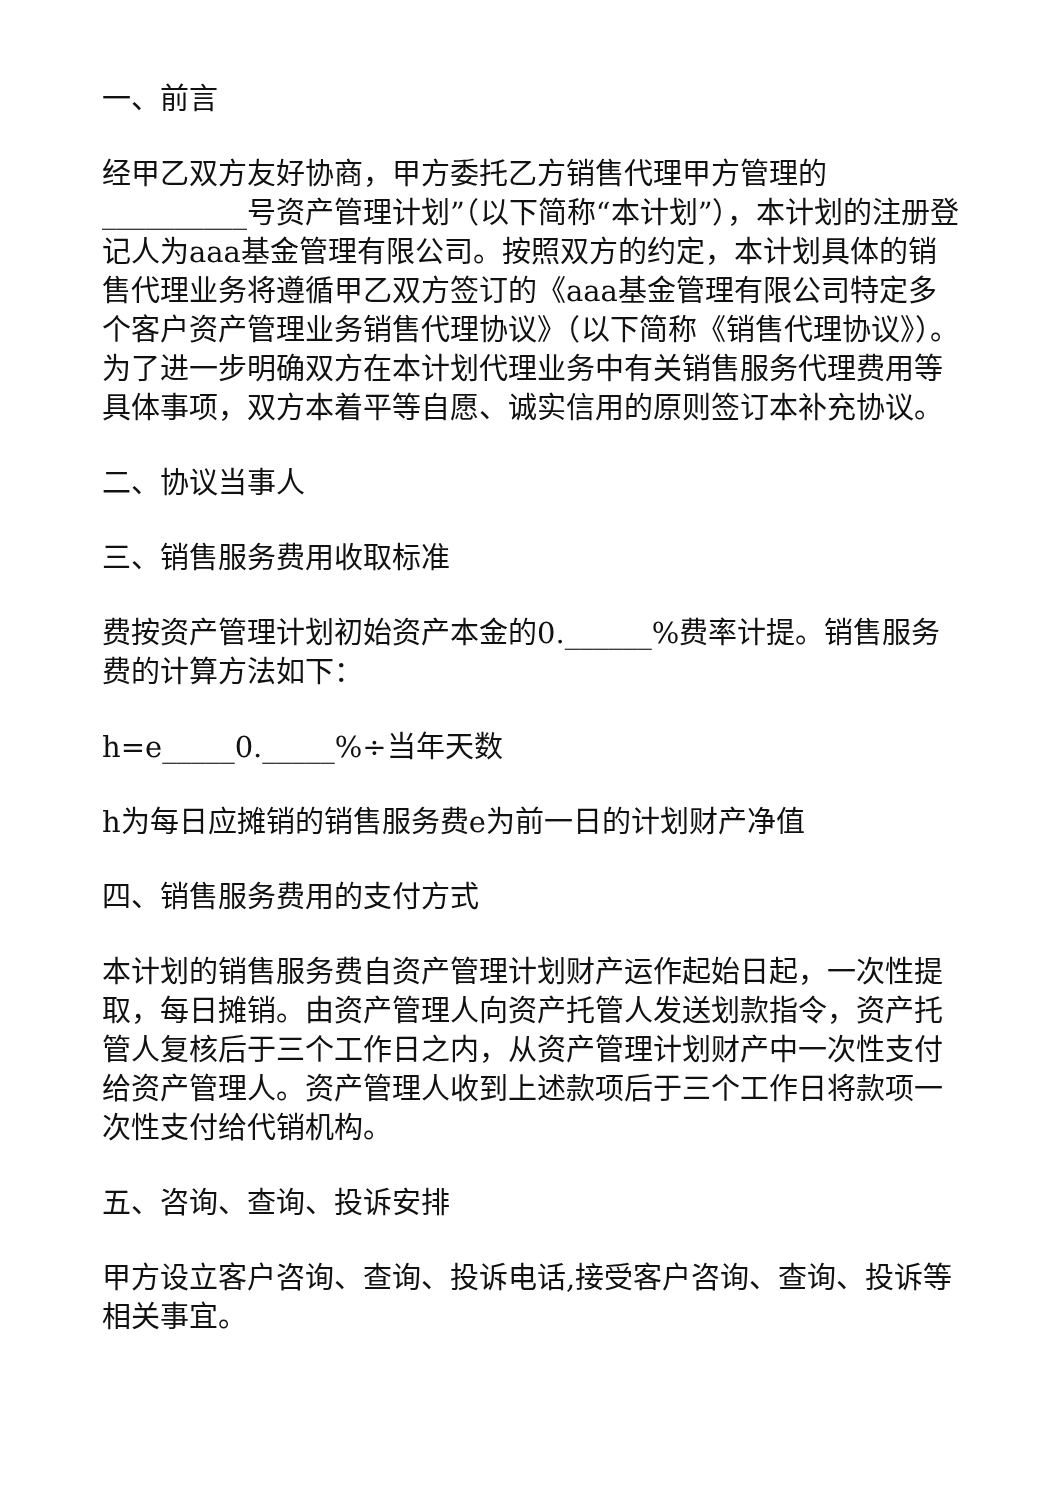一、前言
经甲乙双方友好协商，甲方委托乙方销售代理甲方管理的__________号资产管理计划”（以下简称“本计划”），本计划的注册登记人为aaa基金管理有限公司。按照双方的约定，本计划具体的销售代理业务将遵循甲乙双方签订的《aaa基金管理有限公司特定多个客户资产管理业务销售代理协议》（以下简称《销售代理协议》）。为了进一步明确双方在本计划代理业务中有关销售服务代理费用等具体事项，双方本着平等自愿、诚实信用的原则签订本补充协议。
二、协议当事人
三、销售服务费用收取标准
费按资产管理计划初始资产本金的0.______%费率计提。销售服务费的计算方法如下：
h=e_____0._____%÷当年天数
h为每日应摊销的销售服务费e为前一日的计划财产净值
四、销售服务费用的支付方式
本计划的销售服务费自资产管理计划财产运作起始日起，一次性提取，每日摊销。由资产管理人向资产托管人发送划款指令，资产托管人复核后于三个工作日之内，从资产管理计划财产中一次性支付给资产管理人。资产管理人收到上述款项后于三个工作日将款项一次性支付给代销机构。
五、咨询、查询、投诉安排
甲方设立客户咨询、查询、投诉电话,接受客户咨询、查询、投诉等相关事宜。